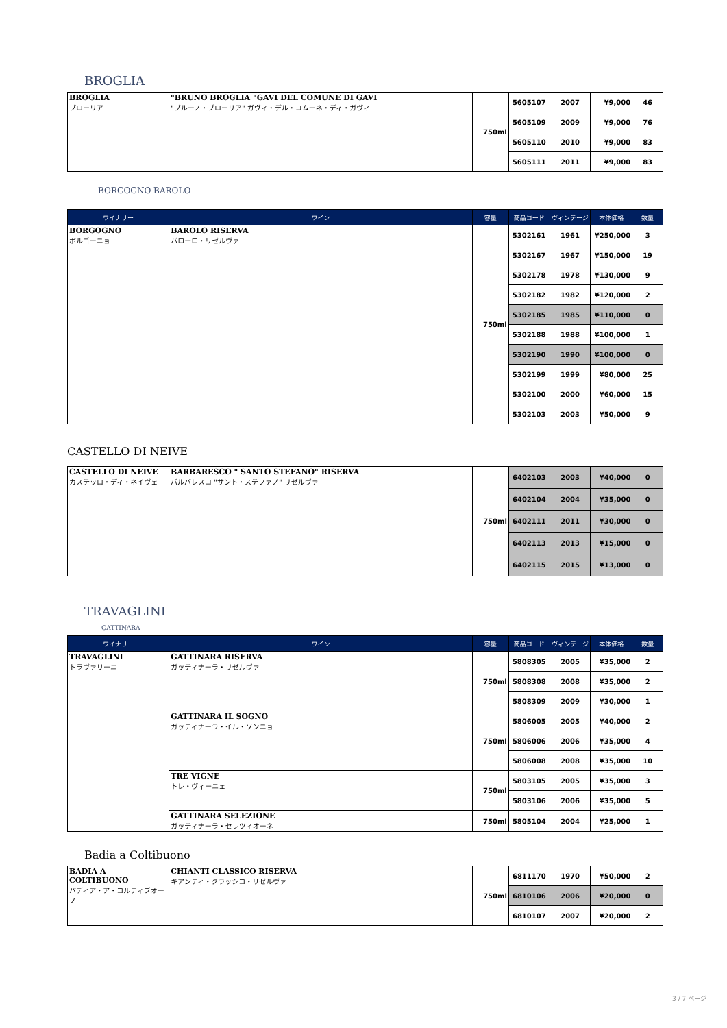BROGLIA
| BROGLIA ブローリア | "BRUNO BROGLIA "GAVI DEL COMUNE DI GAVI "ブルーノ・ブローリア" ガヴィ・デル・コムーネ・ディ・ガヴィ | 750ml | 5605107 | 2007 | ¥9,000 | 46 |
| | | | 5605109 | 2009 | ¥9,000 | 76 |
| | | | 5605110 | 2010 | ¥9,000 | 83 |
| | | | 5605111 | 2011 | ¥9,000 | 83 |
BORGOGNO BAROLO
| ワイナリー | ワイン | 容量 | 商品コード | ヴィンテージ | 本体価格 | 数量 |
| --- | --- | --- | --- | --- | --- | --- |
| BORGOGNO ボルゴーニョ | BAROLO RISERVA バローロ・リゼルヴァ | 750ml | 5302161 | 1961 | ¥250,000 | 3 |
| | | | 5302167 | 1967 | ¥150,000 | 19 |
| | | | 5302178 | 1978 | ¥130,000 | 9 |
| | | | 5302182 | 1982 | ¥120,000 | 2 |
| | | | 5302185 | 1985 | ¥110,000 | 0 |
| | | | 5302188 | 1988 | ¥100,000 | 1 |
| | | | 5302190 | 1990 | ¥100,000 | 0 |
| | | | 5302199 | 1999 | ¥80,000 | 25 |
| | | | 5302100 | 2000 | ¥60,000 | 15 |
| | | | 5302103 | 2003 | ¥50,000 | 9 |
CASTELLO DI NEIVE
| CASTELLO DI NEIVE カステッロ・ディ・ネイヴェ | BARBARESCO " SANTO STEFANO" RISERVA バルバレスコ "サント・ステファノ" リゼルヴァ | 750ml | 6402103 | 2003 | ¥40,000 | 0 |
| | | | 6402104 | 2004 | ¥35,000 | 0 |
| | | | 6402111 | 2011 | ¥30,000 | 0 |
| | | | 6402113 | 2013 | ¥15,000 | 0 |
| | | | 6402115 | 2015 | ¥13,000 | 0 |
TRAVAGLINI
GATTINARA
| ワイナリー | ワイン | 容量 | 商品コード | ヴィンテージ | 本体価格 | 数量 |
| --- | --- | --- | --- | --- | --- | --- |
| TRAVAGLINI トラヴァリーニ | GATTINARA RISERVA ガッティナーラ・リゼルヴァ | 750ml | 5808305 | 2005 | ¥35,000 | 2 |
| | | | 5808308 | 2008 | ¥35,000 | 2 |
| | | | 5808309 | 2009 | ¥30,000 | 1 |
| | GATTINARA IL SOGNO ガッティナーラ・イル・ソンニョ | 750ml | 5806005 | 2005 | ¥40,000 | 2 |
| | | | 5806006 | 2006 | ¥35,000 | 4 |
| | | | 5806008 | 2008 | ¥35,000 | 10 |
| | TRE VIGNE トレ・ヴィーニェ | 750ml | 5803105 | 2005 | ¥35,000 | 3 |
| | | | 5803106 | 2006 | ¥35,000 | 5 |
| | GATTINARA SELEZIONE ガッティナーラ・セレツィオーネ | 750ml | 5805104 | 2004 | ¥25,000 | 1 |
Badia a Coltibuono
| BADIA A COLTIBUONO バディア・ア・コルティブオーノ | CHIANTI CLASSICO RISERVA キアンティ・クラッシコ・リゼルヴァ | 750ml | 6811170 | 1970 | ¥50,000 | 2 |
| | | | 6810106 | 2006 | ¥20,000 | 0 |
| | | | 6810107 | 2007 | ¥20,000 | 2 |
3 / 7 ページ